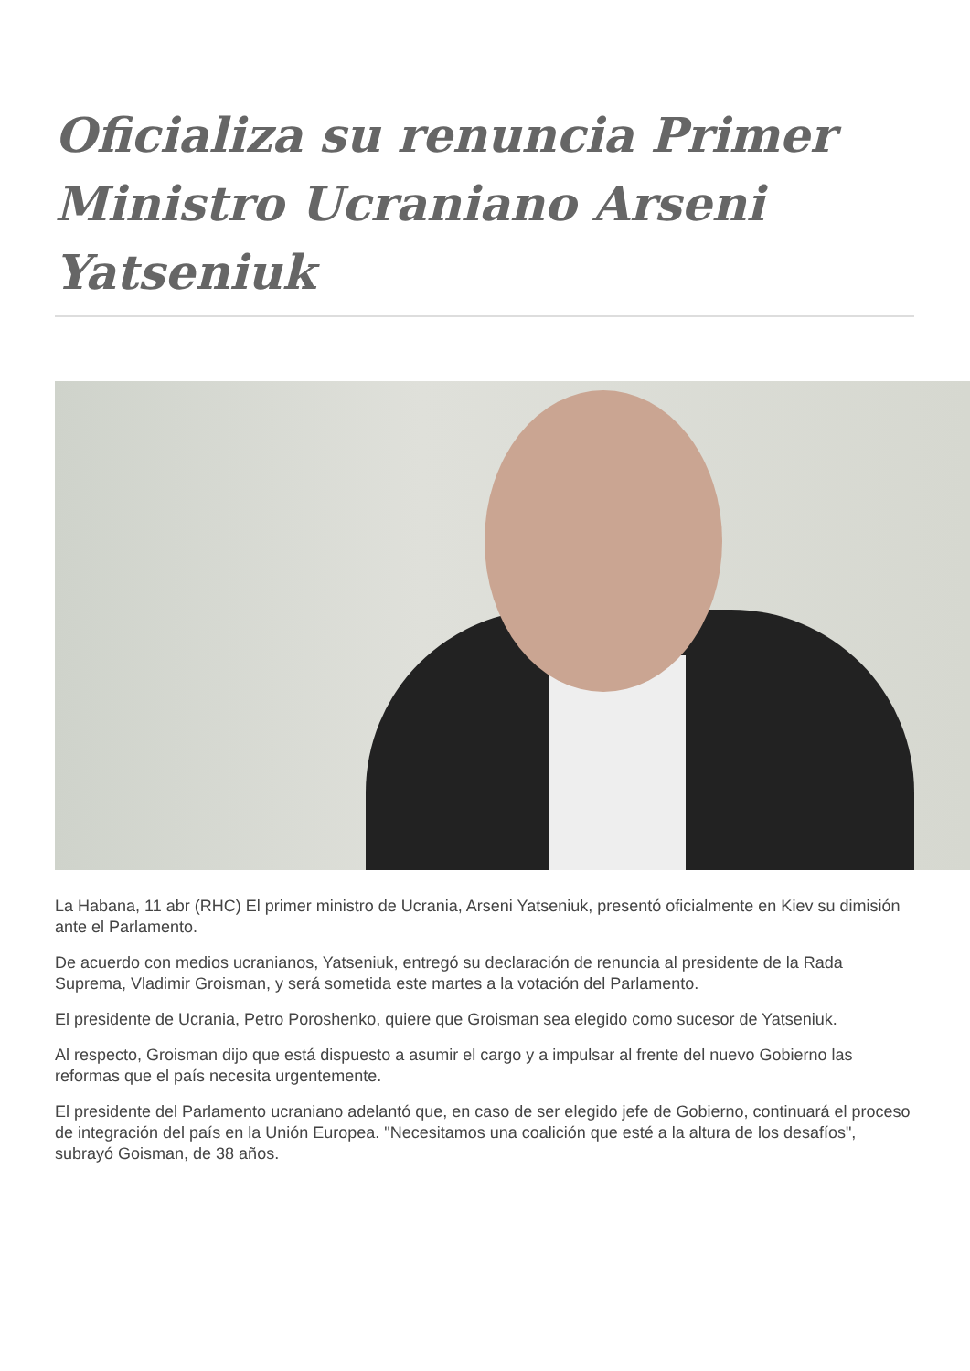Oficializa su renuncia Primer Ministro Ucraniano Arseni Yatseniuk
La Habana, 11 abr (RHC) El primer ministro de Ucrania, Arseni Yatseniuk, presentó oficialmente en Kiev su dimisión ante el Parlamento.
De acuerdo con medios ucranianos, Yatseniuk, entregó su declaración de renuncia al presidente de la Rada Suprema, Vladimir Groisman, y será sometida este martes a la votación del Parlamento.
El presidente de Ucrania, Petro Poroshenko, quiere que Groisman sea elegido como sucesor de Yatseniuk.
Al respecto, Groisman dijo que está dispuesto a asumir el cargo y a impulsar al frente del nuevo Gobierno las reformas que el país necesita urgentemente.
El presidente del Parlamento ucraniano adelantó que, en caso de ser elegido jefe de Gobierno, continuará el proceso de integración del país en la Unión Europea. "Necesitamos una coalición que esté a la altura de los desafíos", subrayó Goisman, de 38 años.